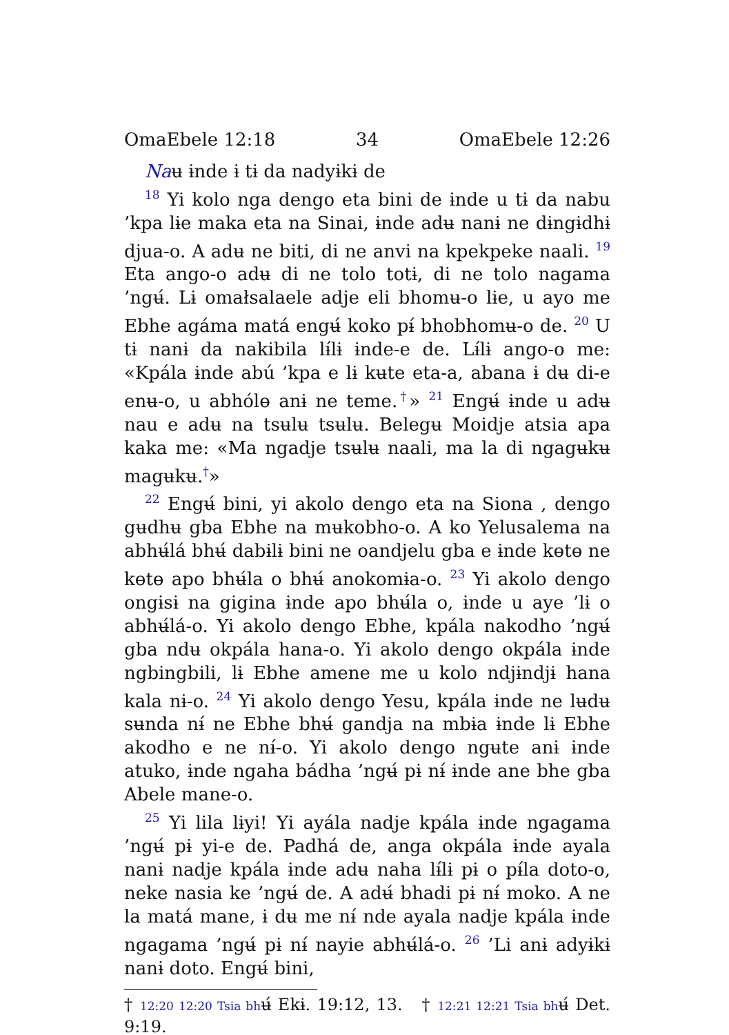OmaEbele 12:18 34 OmaEbele 12:26
Naʉ ɨnde ɨ tɨ da nadyɨkɨ de
<sup>18</sup> Yi kolo nga dengo eta bini de ɨnde u tɨ da nabu ’kpa lɨe maka eta na Sinai, ɨnde adʉ nanɨ ne dɨngɨdhɨ djua-o. A adʉ ne biti, di ne anvi na kpekpeke naali. <sup>19</sup> Eta ango-o adʉ di ne tolo totɨ, di ne tolo nagama ’ngʉ́. Lɨ omałsalaele adje eli bhomʉ-o lɨe, u ayo me Ebhe agáma matá engʉ́ koko pɨ́ bhobhomʉ-o de. <sup>20</sup> U tɨ nanɨ da nakibila lɨ́lɨ ɨnde-e de. Lɨ́lɨ ango-o me: «Kpála ɨnde abú ’kpa e lɨ kʉte eta-a, abana ɨ dʉ di-e enʉ-o, u abhólɵ anɨ ne teme.<sup>†</sup>» <sup>21</sup> Engʉ́ ɨnde u adʉ nau e adʉ na tsʉlʉ tsʉlʉ. Belegʉ Moidje atsia apa kaka me: «Ma ngadje tsʉlʉ naali, ma la di ngagʉkʉ magʉkʉ.<sup>†</sup>»
<sup>22</sup> Engʉ́ bini, yi akolo dengo eta na Siona , dengo gʉdhʉ gba Ebhe na mʉkobho-o. A ko Yelusalema na abhʉ́lá bhʉ́ dabɨlɨ bini ne oandjelu gba e ɨnde kɵtɵ ne kɵtɵ apo bhʉ́la o bhʉ́ anokomɨa-o. <sup>23</sup> Yi akolo dengo ongɨsɨ na gigina ɨnde apo bhʉ́la o, ɨnde u aye ’lɨ o abhʉ́lá-o. Yi akolo dengo Ebhe, kpála nakodho ’ngʉ́ gba ndʉ okpála hana-o. Yi akolo dengo okpála ɨnde ngbingbili, lɨ Ebhe amene me u kolo ndjɨndjɨ hana kala nɨ-o. <sup>24</sup> Yi akolo dengo Yesu, kpála ɨnde ne lʉdʉ sʉnda nɨ́ ne Ebhe bhʉ́ gandja na mbɨa ɨnde lɨ Ebhe akodho e ne nɨ́-o. Yi akolo dengo ngʉte anɨ ɨnde atuko, ɨnde ngaha bádha ’ngʉ́ pɨ nɨ́ ɨnde ane bhe gba Abele mane-o.
<sup>25</sup> Yi lila lɨyi! Yi ayála nadje kpála ɨnde ngagama ’ngʉ́ pɨ yi-e de. Padhá de, anga okpála ɨnde ayala nanɨ nadje kpála ɨnde adʉ naha lɨ́lɨ pɨ o pɨ́la doto-o, neke nasia ke ’ngʉ́ de. A adʉ́ bhadi pɨ nɨ́ moko. A ne la matá mane, ɨ dʉ me nɨ́ nde ayala nadje kpála ɨnde ngagama ’ngʉ́ pɨ nɨ́ nayie abhʉ́lá-o. <sup>26</sup> ’Li anɨ adyɨkɨ nanɨ doto. Engʉ́ bini,
† 12:20 12:20 Tsia bhʉ́ Ekɨ. 19:12, 13. † 12:21 12:21 Tsia bhʉ́ Det. 9:19.